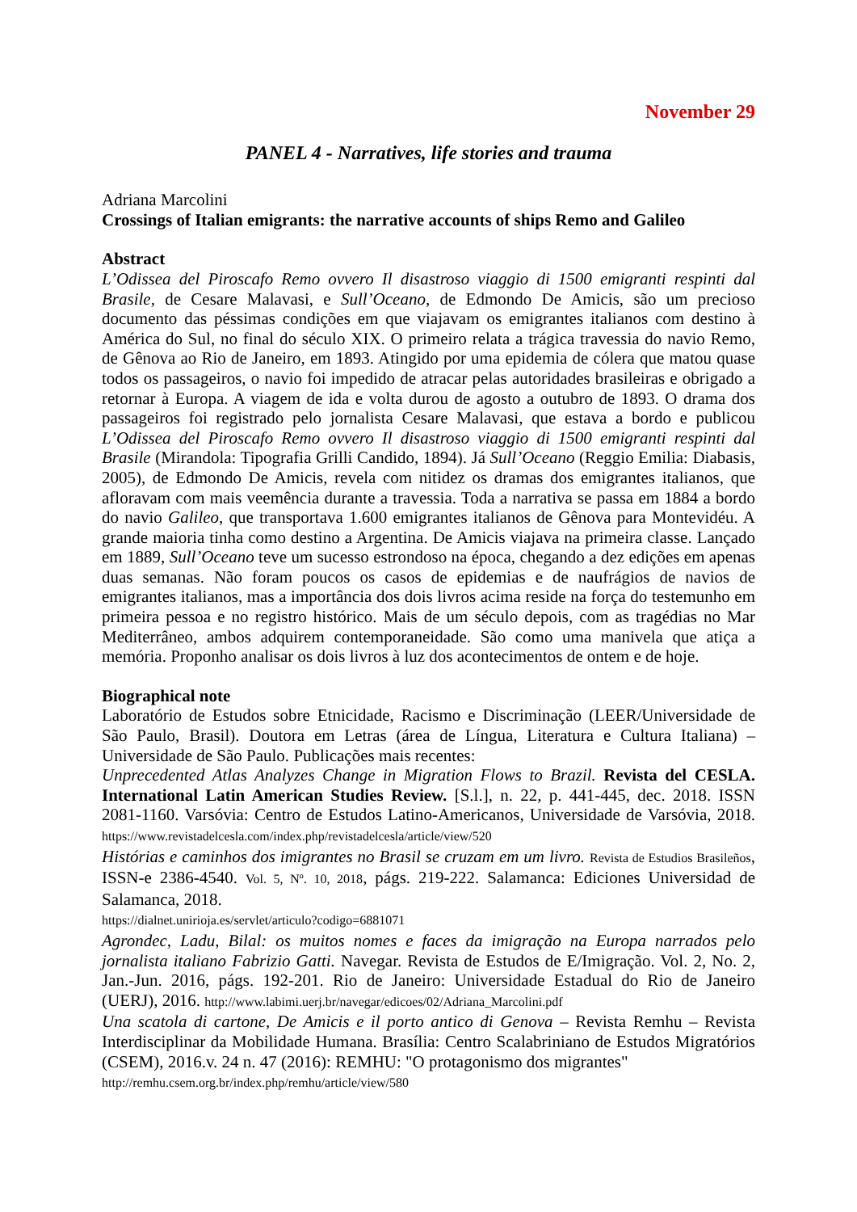November 29
PANEL 4 - Narratives, life stories and trauma
Adriana Marcolini
Crossings of Italian emigrants: the narrative accounts of ships Remo and Galileo
Abstract
L’Odissea del Piroscafo Remo ovvero Il disastroso viaggio di 1500 emigranti respinti dal Brasile, de Cesare Malavasi, e Sull’Oceano, de Edmondo De Amicis, são um precioso documento das péssimas condições em que viajavam os emigrantes italianos com destino à América do Sul, no final do século XIX. O primeiro relata a trágica travessia do navio Remo, de Gênova ao Rio de Janeiro, em 1893. Atingido por uma epidemia de cólera que matou quase todos os passageiros, o navio foi impedido de atracar pelas autoridades brasileiras e obrigado a retornar à Europa. A viagem de ida e volta durou de agosto a outubro de 1893. O drama dos passageiros foi registrado pelo jornalista Cesare Malavasi, que estava a bordo e publicou L’Odissea del Piroscafo Remo ovvero Il disastroso viaggio di 1500 emigranti respinti dal Brasile (Mirandola: Tipografia Grilli Candido, 1894). Já Sull’Oceano (Reggio Emilia: Diabasis, 2005), de Edmondo De Amicis, revela com nitidez os dramas dos emigrantes italianos, que afloravam com mais veemência durante a travessia. Toda a narrativa se passa em 1884 a bordo do navio Galileo, que transportava 1.600 emigrantes italianos de Gênova para Montevidéu. A grande maioria tinha como destino a Argentina. De Amicis viajava na primeira classe. Lançado em 1889, Sull’Oceano teve um sucesso estrondoso na época, chegando a dez edições em apenas duas semanas. Não foram poucos os casos de epidemias e de naufrágios de navios de emigrantes italianos, mas a importância dos dois livros acima reside na força do testemunho em primeira pessoa e no registro histórico. Mais de um século depois, com as tragédias no Mar Mediterrâneo, ambos adquirem contemporaneidade. São como uma manivela que atiça a memória. Proponho analisar os dois livros à luz dos acontecimentos de ontem e de hoje.
Biographical note
Laboratório de Estudos sobre Etnicidade, Racismo e Discriminação (LEER/Universidade de São Paulo, Brasil). Doutora em Letras (área de Língua, Literatura e Cultura Italiana) – Universidade de São Paulo. Publicações mais recentes:
Unprecedented Atlas Analyzes Change in Migration Flows to Brazil. Revista del CESLA. International Latin American Studies Review. [S.l.], n. 22, p. 441-445, dec. 2018. ISSN 2081-1160. Varsóvia: Centro de Estudos Latino-Americanos, Universidade de Varsóvia, 2018. https://www.revistadelcesla.com/index.php/revistadelcesla/article/view/520
Histórias e caminhos dos imigrantes no Brasil se cruzam em um livro. Revista de Estudios Brasileños, ISSN-e 2386-4540. Vol. 5, Nº. 10, 2018, págs. 219-222. Salamanca: Ediciones Universidad de Salamanca, 2018.
https://dialnet.unirioja.es/servlet/articulo?codigo=6881071
Agrondec, Ladu, Bilal: os muitos nomes e faces da imigração na Europa narrados pelo jornalista italiano Fabrizio Gatti. Navegar. Revista de Estudos de E/Imigração. Vol. 2, No. 2, Jan.-Jun. 2016, págs. 192-201. Rio de Janeiro: Universidade Estadual do Rio de Janeiro (UERJ), 2016. http://www.labimi.uerj.br/navegar/edicoes/02/Adriana_Marcolini.pdf
Una scatola di cartone, De Amicis e il porto antico di Genova – Revista Remhu – Revista Interdisciplinar da Mobilidade Humana. Brasília: Centro Scalabriniano de Estudos Migratórios (CSEM), 2016.v. 24 n. 47 (2016): REMHU: "O protagonismo dos migrantes"
http://remhu.csem.org.br/index.php/remhu/article/view/580